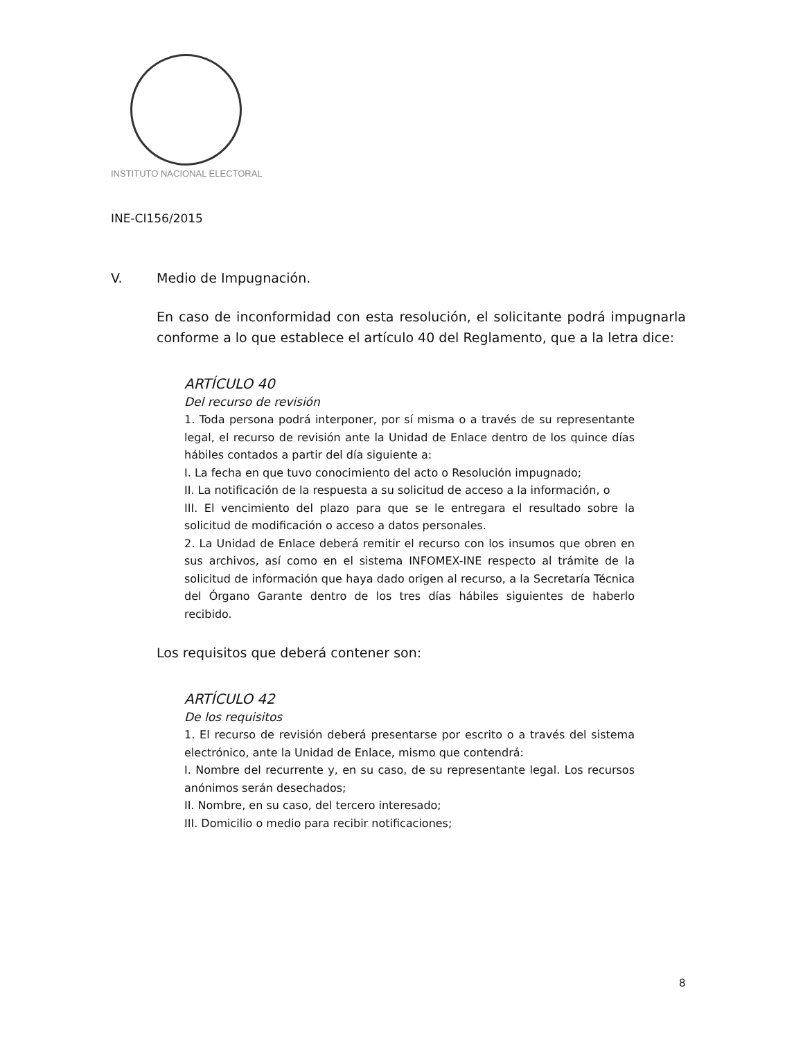INSTITUTO NACIONAL ELECTORAL
INE-CI156/2015
V. Medio de Impugnación.
En caso de inconformidad con esta resolución, el solicitante podrá impugnarla conforme a lo que establece el artículo 40 del Reglamento, que a la letra dice:
ARTÍCULO 40
Del recurso de revisión
1. Toda persona podrá interponer, por sí misma o a través de su representante legal, el recurso de revisión ante la Unidad de Enlace dentro de los quince días hábiles contados a partir del día siguiente a:
I. La fecha en que tuvo conocimiento del acto o Resolución impugnado;
II. La notificación de la respuesta a su solicitud de acceso a la información, o
III. El vencimiento del plazo para que se le entregara el resultado sobre la solicitud de modificación o acceso a datos personales.
2. La Unidad de Enlace deberá remitir el recurso con los insumos que obren en sus archivos, así como en el sistema INFOMEX-INE respecto al trámite de la solicitud de información que haya dado origen al recurso, a la Secretaría Técnica del Órgano Garante dentro de los tres días hábiles siguientes de haberlo recibido.
Los requisitos que deberá contener son:
ARTÍCULO 42
De los requisitos
1. El recurso de revisión deberá presentarse por escrito o a través del sistema electrónico, ante la Unidad de Enlace, mismo que contendrá:
I. Nombre del recurrente y, en su caso, de su representante legal. Los recursos anónimos serán desechados;
II. Nombre, en su caso, del tercero interesado;
III. Domicilio o medio para recibir notificaciones;
8